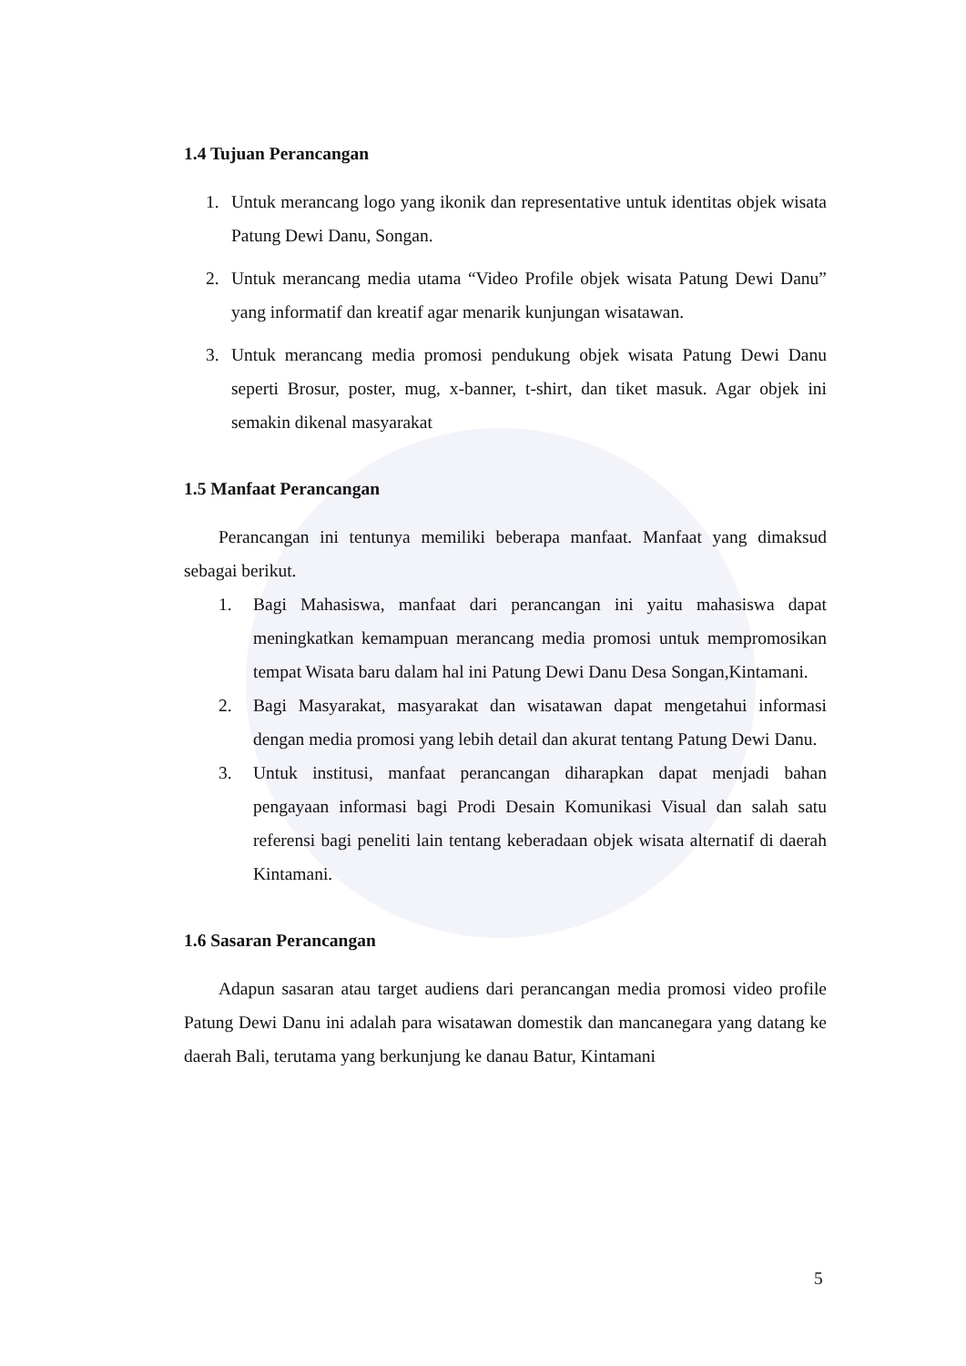1.4 Tujuan Perancangan
1. Untuk merancang logo yang ikonik dan representative untuk identitas objek wisata Patung Dewi Danu, Songan.
2. Untuk merancang media utama “Video Profile objek wisata Patung Dewi Danu” yang informatif dan kreatif agar menarik kunjungan wisatawan.
3. Untuk merancang media promosi pendukung objek wisata Patung Dewi Danu seperti Brosur, poster, mug, x-banner, t-shirt, dan tiket masuk. Agar objek ini semakin dikenal masyarakat
1.5 Manfaat Perancangan
Perancangan ini tentunya memiliki beberapa manfaat. Manfaat yang dimaksud sebagai berikut.
1. Bagi Mahasiswa, manfaat dari perancangan ini yaitu mahasiswa dapat meningkatkan kemampuan merancang media promosi untuk mempromosikan tempat Wisata baru dalam hal ini Patung Dewi Danu Desa Songan,Kintamani.
2. Bagi Masyarakat, masyarakat dan wisatawan dapat mengetahui informasi dengan media promosi yang lebih detail dan akurat tentang Patung Dewi Danu.
3. Untuk institusi, manfaat perancangan diharapkan dapat menjadi bahan pengayaan informasi bagi Prodi Desain Komunikasi Visual dan salah satu referensi bagi peneliti lain tentang keberadaan objek wisata alternatif di daerah Kintamani.
1.6 Sasaran Perancangan
Adapun sasaran atau target audiens dari perancangan media promosi video profile Patung Dewi Danu ini adalah para wisatawan domestik dan mancanegara yang datang ke daerah Bali, terutama yang berkunjung ke danau Batur, Kintamani
5